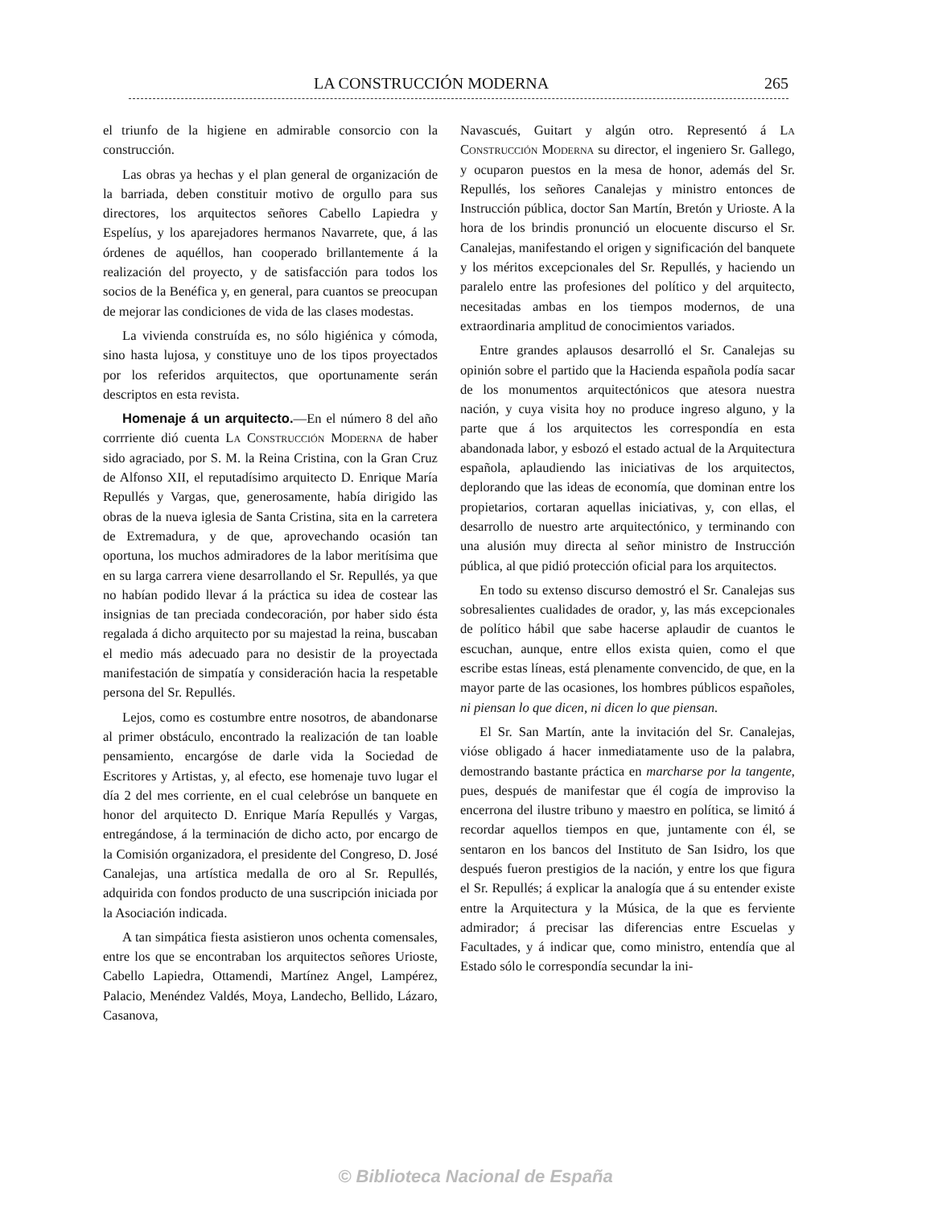LA CONSTRUCCIÓN MODERNA 265
el triunfo de la higiene en admirable consorcio con la construcción.
Las obras ya hechas y el plan general de organización de la barriada, deben constituir motivo de orgullo para sus directores, los arquitectos señores Cabello Lapiedra y Espelíus, y los aparejadores hermanos Navarrete, que, á las órdenes de aquéllos, han cooperado brillantemente á la realización del proyecto, y de satisfacción para todos los socios de la Benéfica y, en general, para cuantos se preocupan de mejorar las condiciones de vida de las clases modestas.
La vivienda construída es, no sólo higiénica y cómoda, sino hasta lujosa, y constituye uno de los tipos proyectados por los referidos arquitectos, que oportunamente serán descriptos en esta revista.
Homenaje á un arquitecto.—En el número 8 del año corrriente dió cuenta La Construcción Moderna de haber sido agraciado, por S. M. la Reina Cristina, con la Gran Cruz de Alfonso XII, el reputadísimo arquitecto D. Enrique María Repullés y Vargas, que, generosamente, había dirigido las obras de la nueva iglesia de Santa Cristina, sita en la carretera de Extremadura, y de que, aprovechando ocasión tan oportuna, los muchos admiradores de la labor meritísima que en su larga carrera viene desarrollando el Sr. Repullés, ya que no habían podido llevar á la práctica su idea de costear las insignias de tan preciada condecoración, por haber sido ésta regalada á dicho arquitecto por su majestad la reina, buscaban el medio más adecuado para no desistir de la proyectada manifestación de simpatía y consideración hacia la respetable persona del Sr. Repullés.
Lejos, como es costumbre entre nosotros, de abandonarse al primer obstáculo, encontrado la realización de tan loable pensamiento, encargóse de darle vida la Sociedad de Escritores y Artistas, y, al efecto, ese homenaje tuvo lugar el día 2 del mes corriente, en el cual celebróse un banquete en honor del arquitecto D. Enrique María Repullés y Vargas, entregándose, á la terminación de dicho acto, por encargo de la Comisión organizadora, el presidente del Congreso, D. José Canalejas, una artística medalla de oro al Sr. Repullés, adquirida con fondos producto de una suscripción iniciada por la Asociación indicada.
A tan simpática fiesta asistieron unos ochenta comensales, entre los que se encontraban los arquitectos señores Urioste, Cabello Lapiedra, Ottamendi, Martínez Angel, Lampérez, Palacio, Menéndez Valdés, Moya, Landecho, Bellido, Lázaro, Casanova,
Navascués, Guitart y algún otro. Representó á La Construcción Moderna su director, el ingeniero Sr. Gallego, y ocuparon puestos en la mesa de honor, además del Sr. Repullés, los señores Canalejas y ministro entonces de Instrucción pública, doctor San Martín, Bretón y Urioste. A la hora de los brindis pronunció un elocuente discurso el Sr. Canalejas, manifestando el origen y significación del banquete y los méritos excepcionales del Sr. Repullés, y haciendo un paralelo entre las profesiones del político y del arquitecto, necesitadas ambas en los tiempos modernos, de una extraordinaria amplitud de conocimientos variados.
Entre grandes aplausos desarrolló el Sr. Canalejas su opinión sobre el partido que la Hacienda española podía sacar de los monumentos arquitectónicos que atesora nuestra nación, y cuya visita hoy no produce ingreso alguno, y la parte que á los arquitectos les correspondía en esta abandonada labor, y esbozó el estado actual de la Arquitectura española, aplaudiendo las iniciativas de los arquitectos, deplorando que las ideas de economía, que dominan entre los propietarios, cortaran aquellas iniciativas, y, con ellas, el desarrollo de nuestro arte arquitectónico, y terminando con una alusión muy directa al señor ministro de Instrucción pública, al que pidió protección oficial para los arquitectos.
En todo su extenso discurso demostró el Sr. Canalejas sus sobresalientes cualidades de orador, y, las más excepcionales de político hábil que sabe hacerse aplaudir de cuantos le escuchan, aunque, entre ellos exista quien, como el que escribe estas líneas, está plenamente convencido, de que, en la mayor parte de las ocasiones, los hombres públicos españoles, ni piensan lo que dicen, ni dicen lo que piensan.
El Sr. San Martín, ante la invitación del Sr. Canalejas, vióse obligado á hacer inmediatamente uso de la palabra, demostrando bastante práctica en marcharse por la tangente, pues, después de manifestar que él cogía de improviso la encerrona del ilustre tribuno y maestro en política, se limitó á recordar aquellos tiempos en que, juntamente con él, se sentaron en los bancos del Instituto de San Isidro, los que después fueron prestigios de la nación, y entre los que figura el Sr. Repullés; á explicar la analogía que á su entender existe entre la Arquitectura y la Música, de la que es ferviente admirador; á precisar las diferencias entre Escuelas y Facultades, y á indicar que, como ministro, entendía que al Estado sólo le correspondía secundar la ini-
© Biblioteca Nacional de España